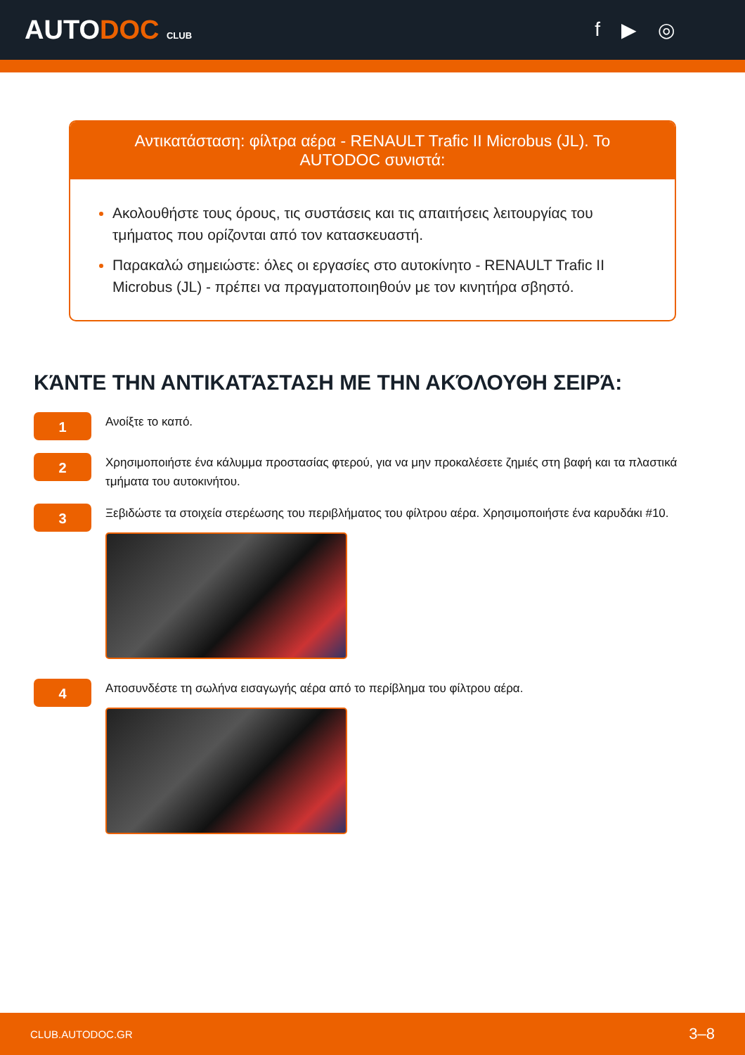AUTODOC CLUB
f ▶ ◎
Αντικατάσταση: φίλτρα αέρα - RENAULT Trafic II Microbus (JL). Το AUTODOC συνιστά:
Ακολουθήστε τους όρους, τις συστάσεις και τις απαιτήσεις λειτουργίας του τμήματος που ορίζονται από τον κατασκευαστή.
Παρακαλώ σημειώστε: όλες οι εργασίες στο αυτοκίνητο - RENAULT Trafic II Microbus (JL) - πρέπει να πραγματοποιηθούν με τον κινητήρα σβηστό.
ΚΆΝΤΕ ΤΗΝ ΑΝΤΙΚΑΤΆΣΤΑΣΗ ΜΕ ΤΗΝ ΑΚΌΛΟΥΘΗ ΣΕΙΡΆ:
1
Ανοίξτε το καπό.
2
Χρησιμοποιήστε ένα κάλυμμα προστασίας φτερού, για να μην προκαλέσετε ζημιές στη βαφή και τα πλαστικά τμήματα του αυτοκινήτου.
3
Ξεβιδώστε τα στοιχεία στερέωσης του περιβλήματος του φίλτρου αέρα. Χρησιμοποιήστε ένα καρυδάκι #10.
4
Αποσυνδέστε τη σωλήνα εισαγωγής αέρα από το περίβλημα του φίλτρου αέρα.
CLUB.AUTODOC.GR 3–8